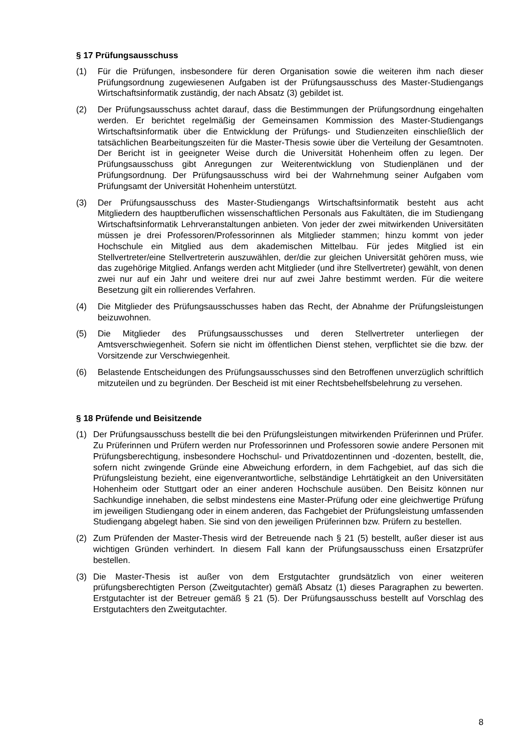§ 17 Prüfungsausschuss
(1) Für die Prüfungen, insbesondere für deren Organisation sowie die weiteren ihm nach dieser Prüfungsordnung zugewiesenen Aufgaben ist der Prüfungsausschuss des Master-Studiengangs Wirtschaftsinformatik zuständig, der nach Absatz (3) gebildet ist.
(2) Der Prüfungsausschuss achtet darauf, dass die Bestimmungen der Prüfungsordnung eingehalten werden. Er berichtet regelmäßig der Gemeinsamen Kommission des Master-Studiengangs Wirtschaftsinformatik über die Entwicklung der Prüfungs- und Studienzeiten einschließlich der tatsächlichen Bearbeitungszeiten für die Master-Thesis sowie über die Verteilung der Gesamtnoten. Der Bericht ist in geeigneter Weise durch die Universität Hohenheim offen zu legen. Der Prüfungsausschuss gibt Anregungen zur Weiterentwicklung von Studienplänen und der Prüfungsordnung. Der Prüfungsausschuss wird bei der Wahrnehmung seiner Aufgaben vom Prüfungsamt der Universität Hohenheim unterstützt.
(3) Der Prüfungsausschuss des Master-Studiengangs Wirtschaftsinformatik besteht aus acht Mitgliedern des hauptberuflichen wissenschaftlichen Personals aus Fakultäten, die im Studiengang Wirtschaftsinformatik Lehrveranstaltungen anbieten. Von jeder der zwei mitwirkenden Universitäten müssen je drei Professoren/Professorinnen als Mitglieder stammen; hinzu kommt von jeder Hochschule ein Mitglied aus dem akademischen Mittelbau. Für jedes Mitglied ist ein Stellvertreter/eine Stellvertreterin auszuwählen, der/die zur gleichen Universität gehören muss, wie das zugehörige Mitglied. Anfangs werden acht Mitglieder (und ihre Stellvertreter) gewählt, von denen zwei nur auf ein Jahr und weitere drei nur auf zwei Jahre bestimmt werden. Für die weitere Besetzung gilt ein rollierendes Verfahren.
(4) Die Mitglieder des Prüfungsausschusses haben das Recht, der Abnahme der Prüfungsleistungen beizuwohnen.
(5) Die Mitglieder des Prüfungsausschusses und deren Stellvertreter unterliegen der Amtsverschwiegenheit. Sofern sie nicht im öffentlichen Dienst stehen, verpflichtet sie die bzw. der Vorsitzende zur Verschwiegenheit.
(6) Belastende Entscheidungen des Prüfungsausschusses sind den Betroffenen unverzüglich schriftlich mitzuteilen und zu begründen. Der Bescheid ist mit einer Rechtsbehelfsbelehrung zu versehen.
§ 18 Prüfende und Beisitzende
(1) Der Prüfungsausschuss bestellt die bei den Prüfungsleistungen mitwirkenden Prüferinnen und Prüfer. Zu Prüferinnen und Prüfern werden nur Professorinnen und Professoren sowie andere Personen mit Prüfungsberechtigung, insbesondere Hochschul- und Privatdozentinnen und -dozenten, bestellt, die, sofern nicht zwingende Gründe eine Abweichung erfordern, in dem Fachgebiet, auf das sich die Prüfungsleistung bezieht, eine eigenverantwortliche, selbständige Lehrtätigkeit an den Universitäten Hohenheim oder Stuttgart oder an einer anderen Hochschule ausüben. Den Beisitz können nur Sachkundige innehaben, die selbst mindestens eine Master-Prüfung oder eine gleichwertige Prüfung im jeweiligen Studiengang oder in einem anderen, das Fachgebiet der Prüfungsleistung umfassenden Studiengang abgelegt haben. Sie sind von den jeweiligen Prüferinnen bzw. Prüfern zu bestellen.
(2) Zum Prüfenden der Master-Thesis wird der Betreuende nach § 21 (5) bestellt, außer dieser ist aus wichtigen Gründen verhindert. In diesem Fall kann der Prüfungsausschuss einen Ersatzprüfer bestellen.
(3) Die Master-Thesis ist außer von dem Erstgutachter grundsätzlich von einer weiteren prüfungsberechtigten Person (Zweitgutachter) gemäß Absatz (1) dieses Paragraphen zu bewerten. Erstgutachter ist der Betreuer gemäß § 21 (5). Der Prüfungsausschuss bestellt auf Vorschlag des Erstgutachters den Zweitgutachter.
8